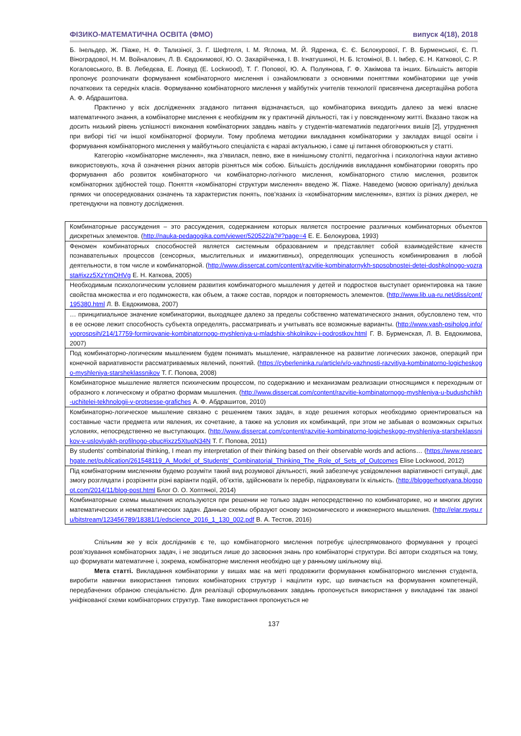ФІЗИКО-МАТЕМАТИЧНА ОСВІТА (ФМО) випуск 4(18), 2018
Б. Інельдер, Ж. Піаже, Н. Ф. Тализіної, З. Г. Шефтеля, І. М. Яглома, М. Й. Ядренка, Є. Є. Бєлокурової, Г. В. Бурменської, Є. П. Віноградової, Н. М. Войналович, Л. В. Євдокимової, Ю. О. Захарійченка, І. В. Ігнатушиної, Н. Б. Істоміної, В. І. Імбер, Є. Н. Каткової, С. Р. Когаловського, В. В. Лебедєва, Е. Локвуд (E. Lockwood), Т. Г. Попової, Ю. А. Полуянова, Г. Ф. Хакімова та інших. Більшість авторів пропонує розпочинати формування комбінаторного мислення і ознайомлювати з основними поняттями комбінаторики ще учнів початкових та середніх класів. Формуванню комбінаторного мислення у майбутніх учителів технології присвячена дисертаційна робота А. Ф. Абдрашитова.
Практично у всіх дослідженнях згаданого питання відзначається, що комбінаторика виходить далеко за межі власне математичного знання, а комбінаторне мислення є необхідним як у практичній діяльності, так і у повсякденному житті. Вказано також на досить низький рівень успішності виконання комбінаторних завдань навіть у студентів-математиків педагогічних вишів [2], утруднення при виборі тієї чи іншої комбінаторної формули. Тому проблема методики викладання комбінаторики у закладах вищої освіти і формування комбінаторного мислення у майбутнього спеціаліста є наразі актуальною, і саме ці питання обговорюються у статті.
Категорію «комбінаторне мислення», яка з’явилася, певно, вже в нинішньому столітті, педагогічна і психологічна науки активно використовують, хоча й означення різних авторів різняться між собою. Більшість дослідників викладання комбінаторики говорять про формування або розвиток комбінаторного чи комбінаторно-логічного мислення, комбінаторного стилю мислення, розвиток комбінаторних здібностей тощо. Поняття «комбінаторні структури мислення» введено Ж. Піаже. Наведемо (мовою оригіналу) декілька прямих чи опосередкованих означень та характеристик понять, пов’язаних із «комбінаторним мисленням», взятих із різних джерел, не претендуючи на повноту дослідження.
| Комбинаторные рассуждения – это рассуждения, содержанием которых является построение различных комбинаторных объектов дискретных элементов. ( http://nauka-pedagogika.com/viewer/520522/a?#?page=4 Е. Е. Белокурова, 1993) |
| Феномен комбинаторных способностей является системным образованием и представляет собой взаимодействие качеств познавательных процессов (сенсорных, мыслительных и имажитивных), определяющих успешность комбинирования в любой деятельности, в том числе и комбинаторной. ( http://www.dissercat.com/content/razvitie-kombinatornykh-sposobnostei-detei-doshkolnogo-vozrasta#ixzz5XzYmQHVg Е. Н. Каткова, 2005) |
| Необходимым психологическим условием развития комбинаторного мышления у детей и подростков выступает ориентировка на такие свойства множества и его подмножеств, как объем, а также состав, порядок и повторяемость элементов. ( http://www.lib.ua-ru.net/diss/cont/195380.html Л. В. Евдокимова, 2007) |
| … принципиальное значение комбинаторики, выходящее далеко за пределы собственно математического знания, обусловлено тем, что в ее основе лежит способность субъекта определять, рассматривать и учитывать все возможные варианты. ( http://www.vash-psiholog.info/voprospsih/214/17759-formirovanie-kombinatornogo-myshleniya-u-mladshix-shkolnikov-i-podrostkov.html Г. В. Бурменская, Л. В. Евдокимова, 2007) |
| Под комбинаторно-логическим мышлением будем понимать мышление, направленное на развитие логических законов, операций при конечной вариативности рассматриваемых явлений, понятий. ( https://cyberleninka.ru/article/v/o-vazhnosti-razvitiya-kombinatorno-logicheskogo-myshleniya-starsheklassnikov Т. Г. Попова, 2008) |
| Комбинаторное мышление является психическим процессом, по содержанию и механизмам реализации относящимся к переходным от образного к логическому и обратно формам мышления. ( http://www.dissercat.com/content/razvitie-kombinatornogo-myshleniya-u-budushchikh-uchitelei-tekhnologii-v-protsesse-grafiches А. Ф. Абдрашитов, 2010) |
| Комбинаторно-логическое мышление связано с решением таких задач, в ходе решения которых необходимо ориентироваться на составные части предмета или явления, их сочетание, а также на условия их комбинаций, при этом не забывая о возможных скрытых условиях, непосредственно не выступающих. ( http://www.dissercat.com/content/razvitie-kombinatorno-logicheskogo-myshleniya-starsheklassnikov-v-usloviyakh-profilnogo-obuc#ixzz5XtuoN34N Т. Г. Попова, 2011) |
| By students’ combinatorial thinking, I mean my interpretation of their thinking based on their observable words and actions… ( https://www.researchgate.net/publication/261548119_A_Model_of_Students'_Combinatorial_Thinking_The_Role_of_Sets_of_Outcomes Elise Lockwood, 2012) |
| Під комбінаторним мисленням будемо розуміти такий вид розумової діяльності, який забезпечує усвідомлення варіативності ситуації, дає змогу розглядати і розрізняти різні варіанти подій, об’єктів, здійснювати їх перебір, підраховувати їх кількість. ( http://bloggerhoptyana.blogspot.com/2014/11/blog-post.html Блог О. О. Хоптяної, 2014) |
| Комбинаторные схемы мышления используются при решении не только задач непосредственно по комбинаторике, но и многих других математических и нематематических задач. Данные схемы образуют основу экономического и инженерного мышления. ( http://elar.rsvpu.ru/bitstream/123456789/18381/1/edscience_2016_1_130_002.pdf В. А. Тестов, 2016) |
Спільним же у всіх дослідників є те, що комбінаторного мислення потребує цілеспрямованого формування у процесі розв’язування комбінаторних задач, і не зводиться лише до засвоєння знань про комбінаторні структури. Всі автори сходяться на тому, що формувати математичне і, зокрема, комбінаторне мислення необхідно ще у ранньому шкільному віці.
Мета статті. Викладання комбінаторики у вишах має на меті продовжити формування комбінаторного мислення студента, виробити навички використання типових комбінаторних структур і націлити курс, що вивчається на формування компетенцій, передбачених обраною спеціальністю. Для реалізації сформульованих завдань пропонується використання у викладанні так званої уніфікованої схеми комбінаторних структур. Таке використання пропонується не
137